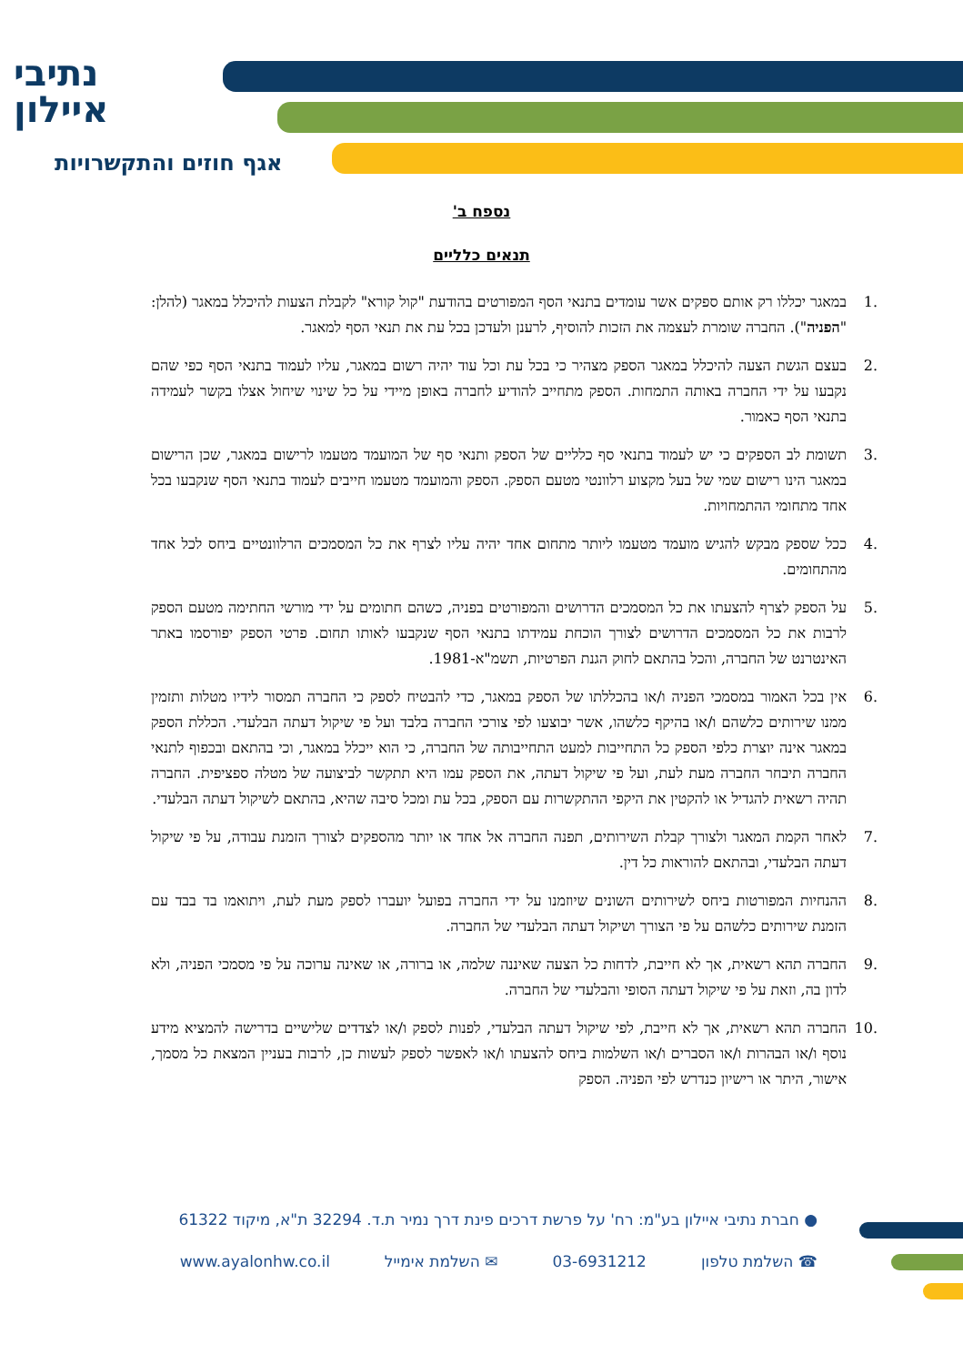נתיבי
איילון
אגף חוזים והתקשרויות
נספח ב'
תנאים כלליים
.1 במאגר יכללו רק אותם ספקים אשר עומדים בתנאי הסף המפורטים בהודעת "קול קורא" לקבלת הצעות להיכלל במאגר (להלן: "הפניה"). החברה שומרת לעצמה את הזכות להוסיף, לרענן ולעדכן בכל עת את תנאי הסף למאגר.
.2 בעצם הגשת הצעה להיכלל במאגר הספק מצהיר כי בכל עת וכל עוד יהיה רשום במאגר, עליו לעמוד בתנאי הסף כפי שהם נקבעו על ידי החברה באותה התמחות. הספק מתחייב להודיע לחברה באופן מיידי על כל שינוי שיחול אצלו בקשר לעמידה בתנאי הסף כאמור.
.3 תשומת לב הספקים כי יש לעמוד בתנאי סף כלליים של הספק ותנאי סף של המועמד מטעמו לרישום במאגר, שכן הרישום במאגר הינו רישום שמי של בעל מקצוע רלוונטי מטעם הספק. הספק והמועמד מטעמו חייבים לעמוד בתנאי הסף שנקבעו בכל אחד מתחומי ההתמחויות.
.4 ככל שספק מבקש להגיש מועמד מטעמו ליותר מתחום אחד יהיה עליו לצרף את כל המסמכים הרלוונטיים ביחס לכל אחד מהתחומים.
.5 על הספק לצרף להצעתו את כל המסמכים הדרושים והמפורטים בפניה, כשהם חתומים על ידי מורשי החתימה מטעם הספק לרבות את כל המסמכים הדרושים לצורך הוכחת עמידתו בתנאי הסף שנקבעו לאותו תחום. פרטי הספק יפורסמו באתר האינטרנט של החברה, והכל בהתאם לחוק הגנת הפרטיות, תשמ"א-1981.
.6 אין בכל האמור במסמכי הפניה ו/או בהכללתו של הספק במאגר, כדי להבטיח לספק כי החברה תמסור לידיו מטלות ותזמין ממנו שירותים כלשהם ו/או בהיקף כלשהו, אשר יבוצעו לפי צורכי החברה בלבד ועל פי שיקול דעתה הבלעדי. הכללת הספק במאגר אינה יוצרת כלפי הספק כל התחייבות למעט התחייבותה של החברה, כי הוא ייכלל במאגר, וכי בהתאם ובכפוף לתנאי החברה תיבחר החברה מעת לעת, ועל פי שיקול דעתה, את הספק עמו היא תתקשר לביצועה של מטלה ספציפית. החברה תהיה רשאית להגדיל או להקטין את היקפי ההתקשרות עם הספק, בכל עת ומכל סיבה שהיא, בהתאם לשיקול דעתה הבלעדי.
.7 לאחר הקמת המאגר ולצורך קבלת השירותים, תפנה החברה אל אחד או יותר מהספקים לצורך הזמנת עבודה, על פי שיקול דעתה הבלעדי, ובהתאם להוראות כל דין.
.8 ההנחיות המפורטות ביחס לשירותים השונים שיוזמנו על ידי החברה בפועל יועברו לספק מעת לעת, ויתואמו בד בבד עם הזמנת שירותים כלשהם על פי הצורך ושיקול דעתה הבלעדי של החברה.
.9 החברה תהא רשאית, אך לא חייבת, לדחות כל הצעה שאיננה שלמה, או ברורה, או שאינה ערוכה על פי מסמכי הפניה, ולא לדון בה, וזאת על פי שיקול דעתה הסופי והבלעדי של החברה.
.10 החברה תהא רשאית, אך לא חייבת, לפי שיקול דעתה הבלעדי, לפנות לספק ו/או לצדדים שלישיים בדרישה להמציא מידע נוסף ו/או הבהרות ו/או הסברים ו/או השלמות ביחס להצעתו ו/או לאפשר לספק לעשות כן, לרבות בעניין המצאת כל מסמך, אישור, היתר או רישיון כנדרש לפי הפניה. הספק
● חברת נתיבי איילון בע"מ: רח' על פרשת דרכים פינת דרך נמיר ת.ד. 32294 ת"א, מיקוד 61322
☎ השלמת טלפון 03-6931212 ✉ השלמת אימייל www.ayalonhw.co.il